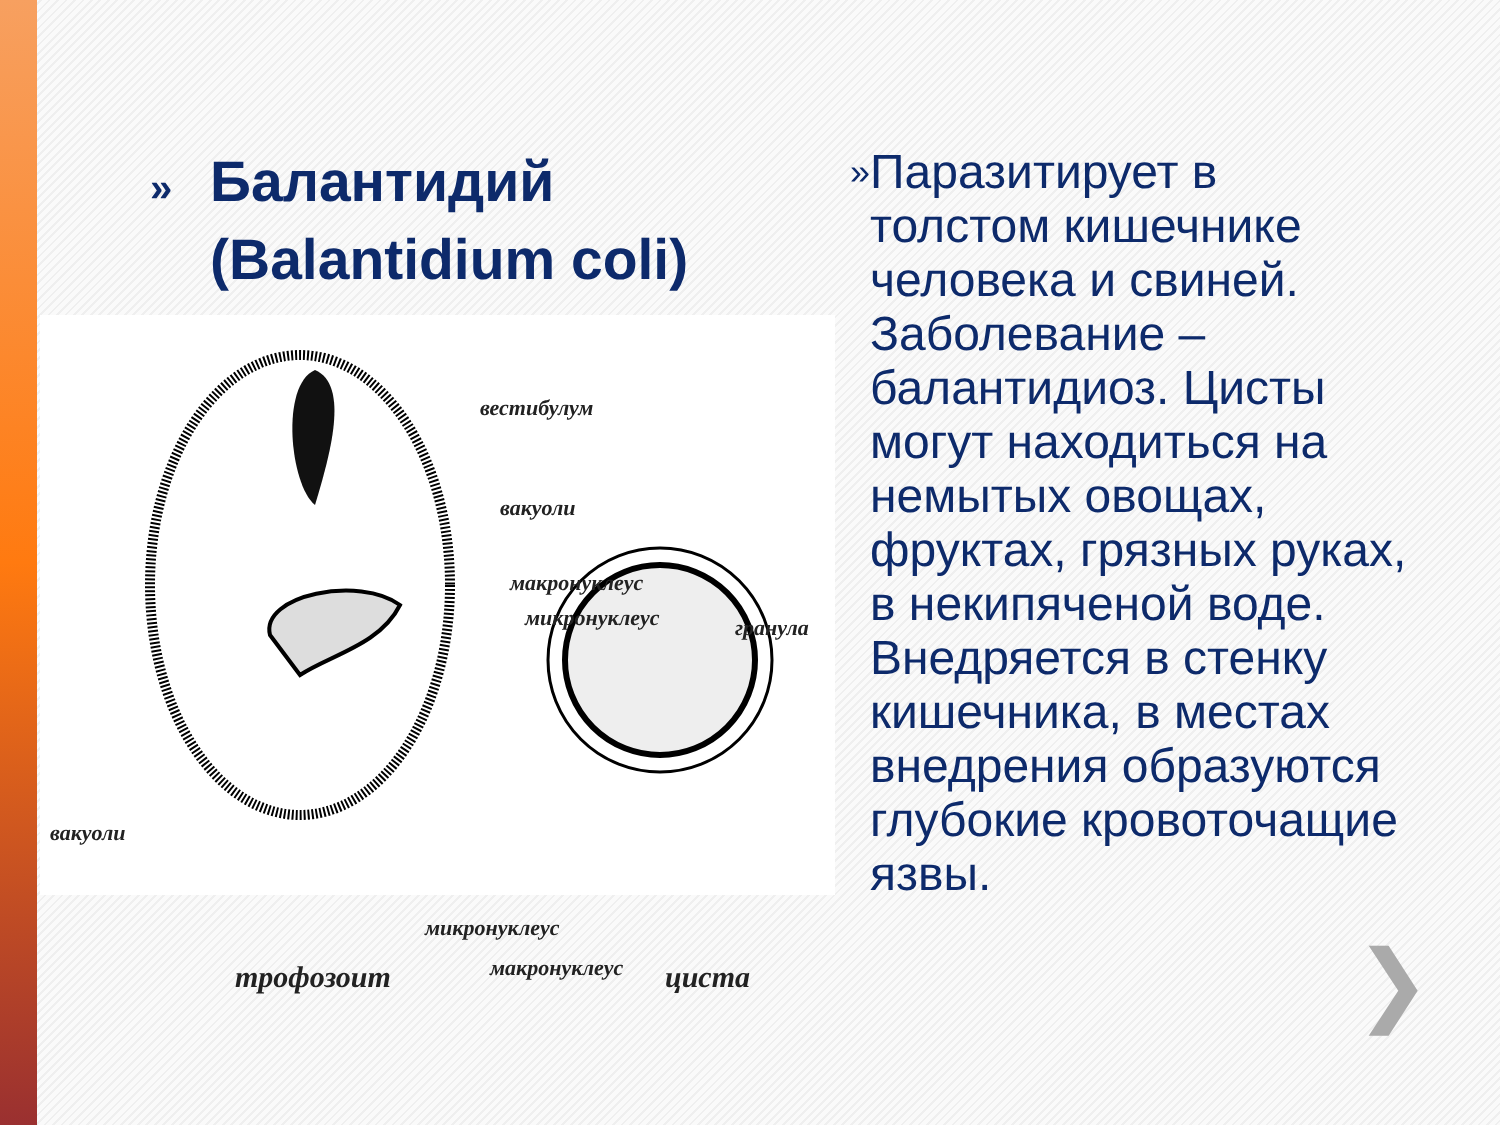» Балантидий
(Balantidium coli)
вестибулум
вакуоли
макронуклеус
микронуклеус гранула
вакуоли
микронуклеус
трофозоит макронуклеус циста
»
Паразитирует в толстом кишечнике человека и свиней. Заболевание – балантидиоз. Цисты могут находиться на немытых овощах, фруктах, грязных руках, в некипяченой воде. Внедряется в стенку кишечника, в местах внедрения образуются глубокие кровоточащие язвы.
❯